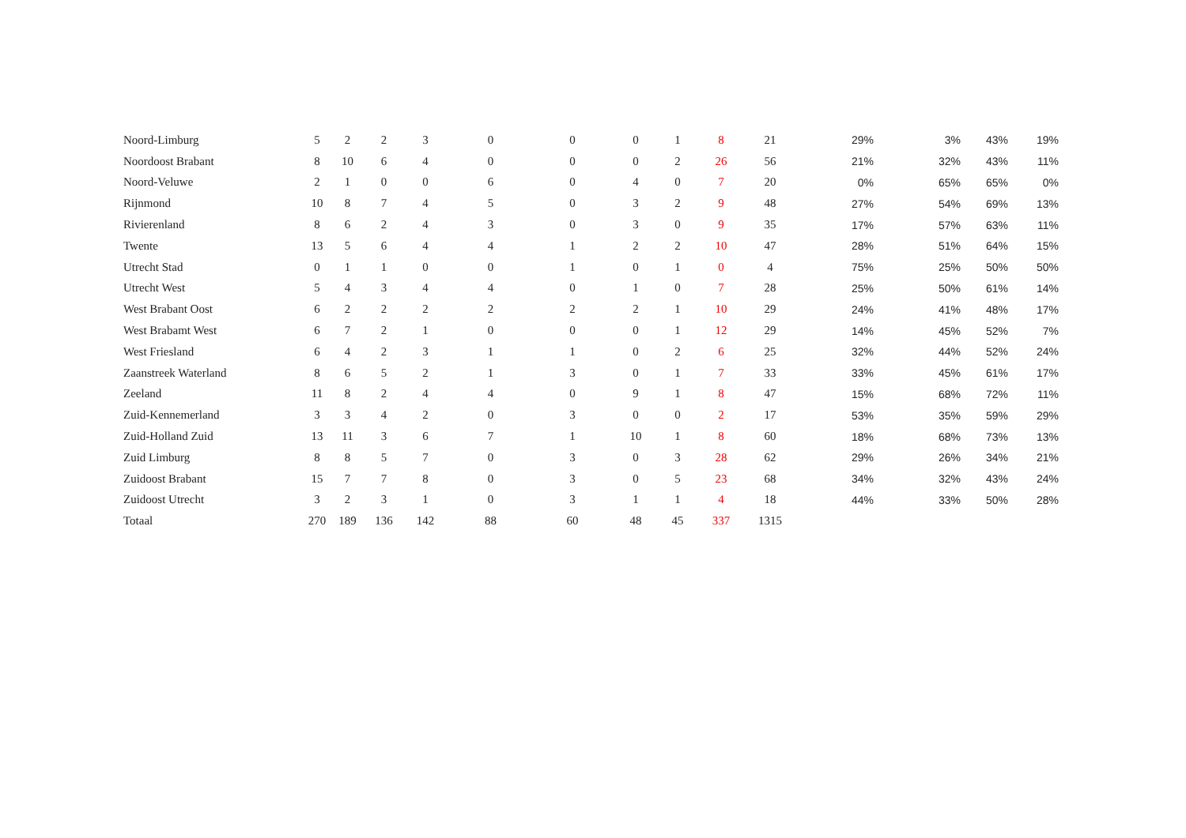| Noord-Limburg | 5 | 2 | 2 | 3 | 0 | 0 | 0 | 1 | 8 | 21 | 29% | 3% | 43% | 19% |
| Noordoost Brabant | 8 | 10 | 6 | 4 | 0 | 0 | 0 | 2 | 26 | 56 | 21% | 32% | 43% | 11% |
| Noord-Veluwe | 2 | 1 | 0 | 0 | 6 | 0 | 4 | 0 | 7 | 20 | 0% | 65% | 65% | 0% |
| Rijnmond | 10 | 8 | 7 | 4 | 5 | 0 | 3 | 2 | 9 | 48 | 27% | 54% | 69% | 13% |
| Rivierenland | 8 | 6 | 2 | 4 | 3 | 0 | 3 | 0 | 9 | 35 | 17% | 57% | 63% | 11% |
| Twente | 13 | 5 | 6 | 4 | 4 | 1 | 2 | 2 | 10 | 47 | 28% | 51% | 64% | 15% |
| Utrecht Stad | 0 | 1 | 1 | 0 | 0 | 1 | 0 | 1 | 0 | 4 | 75% | 25% | 50% | 50% |
| Utrecht West | 5 | 4 | 3 | 4 | 4 | 0 | 1 | 0 | 7 | 28 | 25% | 50% | 61% | 14% |
| West Brabant Oost | 6 | 2 | 2 | 2 | 2 | 2 | 2 | 1 | 10 | 29 | 24% | 41% | 48% | 17% |
| West Brabamt West | 6 | 7 | 2 | 1 | 0 | 0 | 0 | 1 | 12 | 29 | 14% | 45% | 52% | 7% |
| West Friesland | 6 | 4 | 2 | 3 | 1 | 1 | 0 | 2 | 6 | 25 | 32% | 44% | 52% | 24% |
| Zaanstreek Waterland | 8 | 6 | 5 | 2 | 1 | 3 | 0 | 1 | 7 | 33 | 33% | 45% | 61% | 17% |
| Zeeland | 11 | 8 | 2 | 4 | 4 | 0 | 9 | 1 | 8 | 47 | 15% | 68% | 72% | 11% |
| Zuid-Kennemerland | 3 | 3 | 4 | 2 | 0 | 3 | 0 | 0 | 2 | 17 | 53% | 35% | 59% | 29% |
| Zuid-Holland Zuid | 13 | 11 | 3 | 6 | 7 | 1 | 10 | 1 | 8 | 60 | 18% | 68% | 73% | 13% |
| Zuid Limburg | 8 | 8 | 5 | 7 | 0 | 3 | 0 | 3 | 28 | 62 | 29% | 26% | 34% | 21% |
| Zuidoost Brabant | 15 | 7 | 7 | 8 | 0 | 3 | 0 | 5 | 23 | 68 | 34% | 32% | 43% | 24% |
| Zuidoost Utrecht | 3 | 2 | 3 | 1 | 0 | 3 | 1 | 1 | 4 | 18 | 44% | 33% | 50% | 28% |
| Totaal | 270 | 189 | 136 | 142 | 88 | 60 | 48 | 45 | 337 | 1315 | | | | |